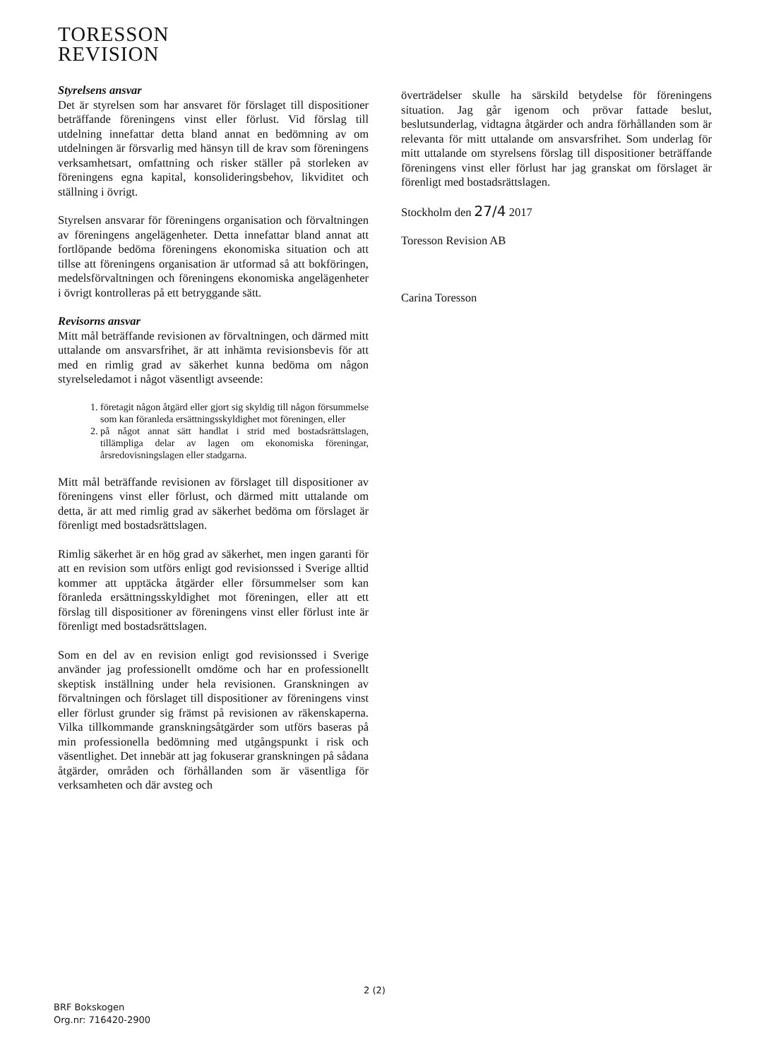TORESSON
REVISION
Styrelsens ansvar
Det är styrelsen som har ansvaret för förslaget till dispositioner beträffande föreningens vinst eller förlust. Vid förslag till utdelning innefattar detta bland annat en bedömning av om utdelningen är försvarlig med hänsyn till de krav som föreningens verksamhetsart, omfattning och risker ställer på storleken av föreningens egna kapital, konsolideringsbehov, likviditet och ställning i övrigt.
Styrelsen ansvarar för föreningens organisation och förvaltningen av föreningens angelägenheter. Detta innefattar bland annat att fortlöpande bedöma föreningens ekonomiska situation och att tillse att föreningens organisation är utformad så att bokföringen, medelsförvaltningen och föreningens ekonomiska angelägenheter i övrigt kontrolleras på ett betryggande sätt.
Revisorns ansvar
Mitt mål beträffande revisionen av förvaltningen, och därmed mitt uttalande om ansvarsfrihet, är att inhämta revisionsbevis för att med en rimlig grad av säkerhet kunna bedöma om någon styrelseledamot i något väsentligt avseende:
1. företagit någon åtgärd eller gjort sig skyldig till någon försummelse som kan föranleda ersättningsskyldighet mot föreningen, eller
2. på något annat sätt handlat i strid med bostadsrättslagen, tillämpliga delar av lagen om ekonomiska föreningar, årsredovisningslagen eller stadgarna.
Mitt mål beträffande revisionen av förslaget till dispositioner av föreningens vinst eller förlust, och därmed mitt uttalande om detta, är att med rimlig grad av säkerhet bedöma om förslaget är förenligt med bostadsrättslagen.
Rimlig säkerhet är en hög grad av säkerhet, men ingen garanti för att en revision som utförs enligt god revisionssed i Sverige alltid kommer att upptäcka åtgärder eller försummelser som kan föranleda ersättningsskyldighet mot föreningen, eller att ett förslag till dispositioner av föreningens vinst eller förlust inte är förenligt med bostadsrättslagen.
Som en del av en revision enligt god revisionssed i Sverige använder jag professionellt omdöme och har en professionellt skeptisk inställning under hela revisionen. Granskningen av förvaltningen och förslaget till dispositioner av föreningens vinst eller förlust grunder sig främst på revisionen av räkenskaperna. Vilka tillkommande granskningsåtgärder som utförs baseras på min professionella bedömning med utgångspunkt i risk och väsentlighet. Det innebär att jag fokuserar granskningen på sådana åtgärder, områden och förhållanden som är väsentliga för verksamheten och där avsteg och
överträdelser skulle ha särskild betydelse för föreningens situation. Jag går igenom och prövar fattade beslut, beslutsunderlag, vidtagna åtgärder och andra förhållanden som är relevanta för mitt uttalande om ansvarsfrihet. Som underlag för mitt uttalande om styrelsens förslag till dispositioner beträffande föreningens vinst eller förlust har jag granskat om förslaget är förenligt med bostadsrättslagen.
Stockholm den 27/4 2017
Toresson Revision AB
Carina Toresson
2 (2)
BRF Bokskogen
Org.nr: 716420-2900